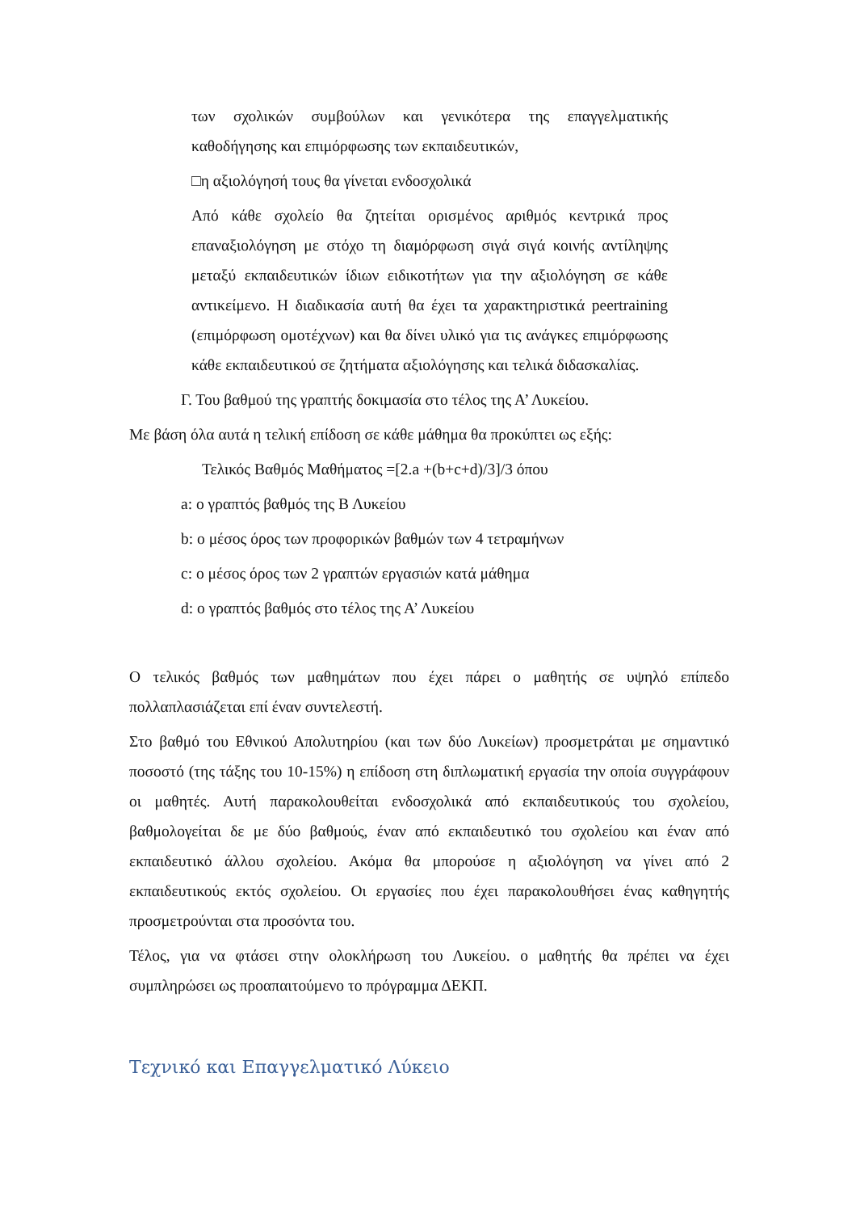των σχολικών συμβούλων και γενικότερα της επαγγελματικής καθοδήγησης και επιμόρφωσης των εκπαιδευτικών,
□η αξιολόγησή τους θα γίνεται ενδοσχολικά
Από κάθε σχολείο θα ζητείται ορισμένος αριθμός κεντρικά προς επαναξιολόγηση με στόχο τη διαμόρφωση σιγά σιγά κοινής αντίληψης μεταξύ εκπαιδευτικών ίδιων ειδικοτήτων για την αξιολόγηση σε κάθε αντικείμενο. Η διαδικασία αυτή θα έχει τα χαρακτηριστικά peertraining (επιμόρφωση ομοτέχνων) και θα δίνει υλικό για τις ανάγκες επιμόρφωσης κάθε εκπαιδευτικού σε ζητήματα αξιολόγησης και τελικά διδασκαλίας.
Γ. Του βαθμού της γραπτής δοκιμασία στο τέλος της Α’ Λυκείου.
Με βάση όλα αυτά η τελική επίδοση σε κάθε μάθημα θα προκύπτει ως εξής:
Τελικός Βαθμός Μαθήματος =[2.a +(b+c+d)/3]/3 όπου
a: ο γραπτός βαθμός της Β Λυκείου
b: ο μέσος όρος των προφορικών βαθμών των 4 τετραμήνων
c: ο μέσος όρος των 2 γραπτών εργασιών κατά μάθημα
d: ο γραπτός βαθμός στο τέλος της Α’ Λυκείου
Ο τελικός βαθμός των μαθημάτων που έχει πάρει ο μαθητής σε υψηλό επίπεδο πολλαπλασιάζεται επί έναν συντελεστή.
Στο βαθμό του Εθνικού Απολυτηρίου (και των δύο Λυκείων) προσμετράται με σημαντικό ποσοστό (της τάξης του 10-15%) η επίδοση στη διπλωματική εργασία την οποία συγγράφουν οι μαθητές. Αυτή παρακολουθείται ενδοσχολικά από εκπαιδευτικούς του σχολείου, βαθμολογείται δε με δύο βαθμούς, έναν από εκπαιδευτικό του σχολείου και έναν από εκπαιδευτικό άλλου σχολείου. Ακόμα θα μπορούσε η αξιολόγηση να γίνει από 2 εκπαιδευτικούς εκτός σχολείου. Οι εργασίες που έχει παρακολουθήσει ένας καθηγητής προσμετρούνται στα προσόντα του.
Τέλος, για να φτάσει στην ολοκλήρωση του Λυκείου. ο μαθητής θα πρέπει να έχει συμπληρώσει ως προαπαιτούμενο το πρόγραμμα ΔΕΚΠ.
Τεχνικό και Επαγγελματικό Λύκειο